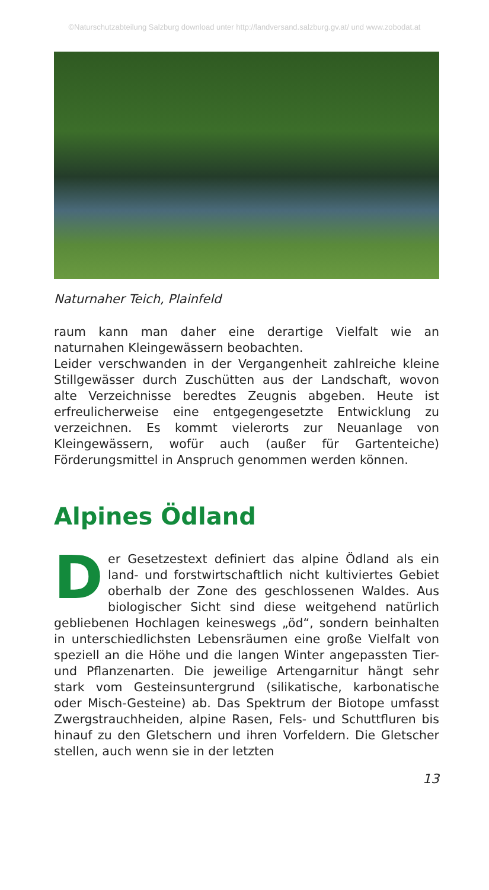©Naturschutzabteilung Salzburg download unter http://landversand.salzburg.gv.at/ und www.zobodat.at
Naturnaher Teich, Plainfeld
raum kann man daher eine derartige Vielfalt wie an naturnahen Kleingewässern beobachten.
Leider verschwanden in der Vergangenheit zahlreiche kleine Stillgewässer durch Zuschütten aus der Landschaft, wovon alte Verzeichnisse beredtes Zeugnis abgeben. Heute ist erfreulicherweise eine entgegengesetzte Entwicklung zu verzeichnen. Es kommt vielerorts zur Neuanlage von Kleingewässern, wofür auch (außer für Gartenteiche) Förderungsmittel in Anspruch genommen werden können.
Alpines Ödland
Der Gesetzestext definiert das alpine Ödland als ein land- und forstwirtschaftlich nicht kultiviertes Gebiet oberhalb der Zone des geschlossenen Waldes. Aus biologischer Sicht sind diese weitgehend natürlich gebliebenen Hochlagen keineswegs „öd“, sondern beinhalten in unterschiedlichsten Lebensräumen eine große Vielfalt von speziell an die Höhe und die langen Winter angepassten Tier- und Pflanzenarten. Die jeweilige Artengarnitur hängt sehr stark vom Gesteinsuntergrund (silikatische, karbonatische oder Misch-Gesteine) ab. Das Spektrum der Biotope umfasst Zwergstrauchheiden, alpine Rasen, Fels- und Schuttfluren bis hinauf zu den Gletschern und ihren Vorfeldern. Die Gletscher stellen, auch wenn sie in der letzten
13